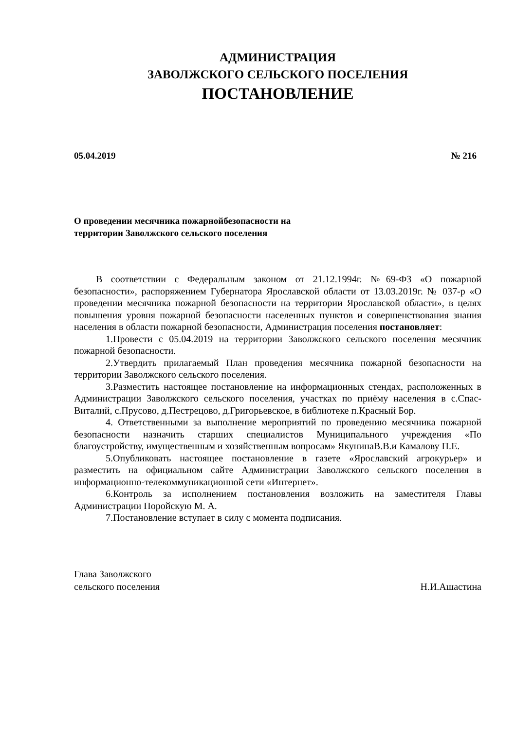АДМИНИСТРАЦИЯ
ЗАВОЛЖСКОГО СЕЛЬСКОГО ПОСЕЛЕНИЯ
ПОСТАНОВЛЕНИЕ
05.04.2019 № 216
О проведении месячника пожарнойбезопасности на
территории Заволжского сельского поселения
В соответствии с Федеральным законом от 21.12.1994г. №69-ФЗ «О пожарной безопасности», распоряжением Губернатора Ярославской области от 13.03.2019г. № 037-р «О проведении месячника пожарной безопасности на территории Ярославской области», в целях повышения уровня пожарной безопасности населенных пунктов и совершенствования знания населения в области пожарной безопасности, Администрация поселения постановляет:
1.Провести с 05.04.2019 на территории Заволжского сельского поселения месячник пожарной безопасности.
2.Утвердить прилагаемый План проведения месячника пожарной безопасности на территории Заволжского сельского поселения.
3.Разместить настоящее постановление на информационных стендах, расположенных в Администрации Заволжского сельского поселения, участках по приёму населения в с.Спас-Виталий, с.Прусово, д.Пестрецово, д.Григорьевское, в библиотеке п.Красный Бор.
4. Ответственными за выполнение мероприятий по проведению месячника пожарной безопасности назначить старших специалистов Муниципального учреждения «По благоустройству, имущественным и хозяйственным вопросам» ЯкунинаВ.В.и Камалову П.Е.
5.Опубликовать настоящее постановление в газете «Ярославский агрокурьер» и разместить на официальном сайте Администрации Заволжского сельского поселения в информационно-телекоммуникационной сети «Интернет».
6.Контроль за исполнением постановления возложить на заместителя Главы Администрации Поройскую М. А.
7.Постановление вступает в силу с момента подписания.
Глава Заволжского
сельского поселения
Н.И.Ашастина